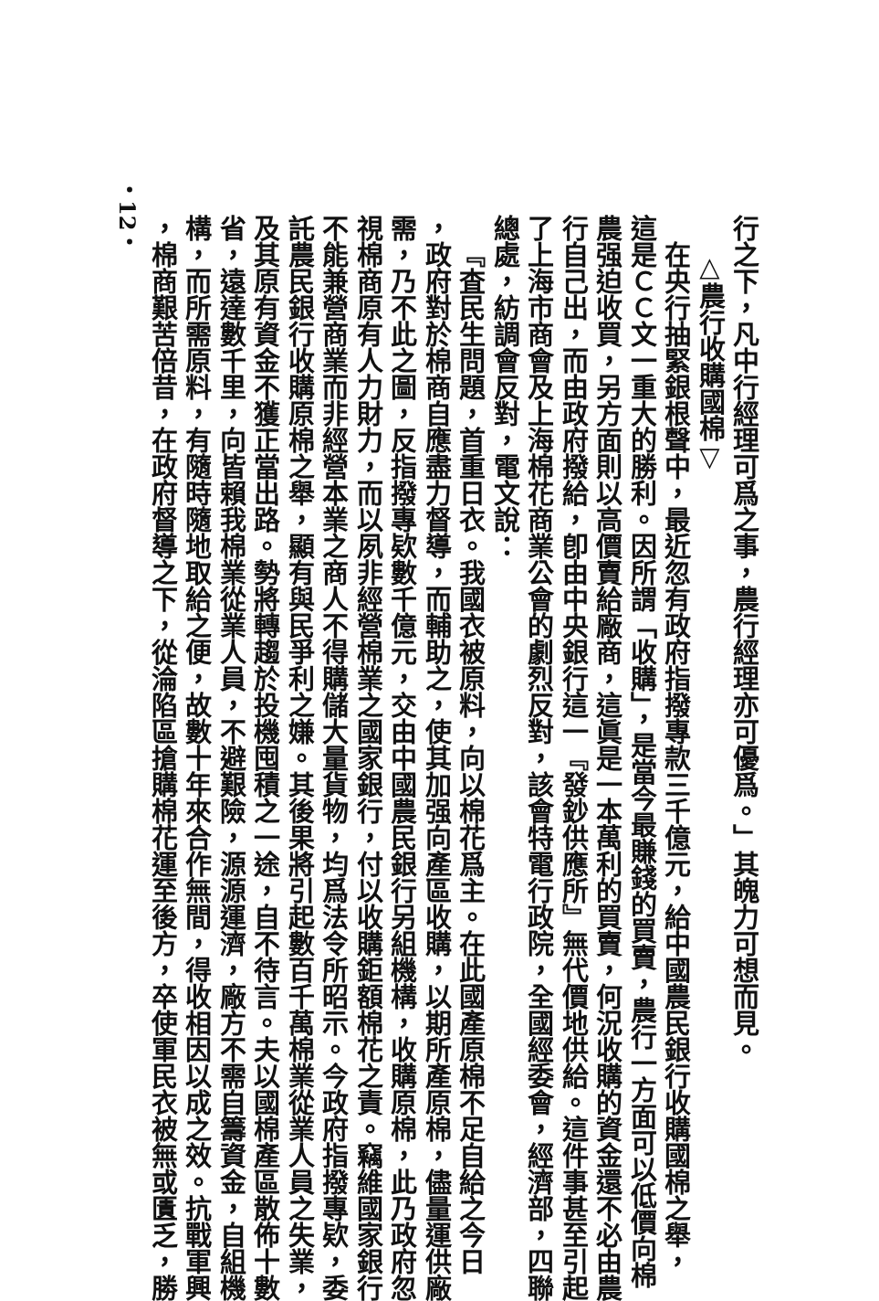行之下，凡中行經理可爲之事，農行經理亦可優爲。」其魄力可想而見。
△農行收購國棉▽
在央行抽緊銀根聲中，最近忽有政府指撥專款三千億元，給中國農民銀行收購國棉之舉，
這是ＣＣ文一重大的勝利。因所謂「收購」，是當今最賺錢的買賣，農行一方面可以低價向棉
農强迫收買，另方面則以高價賣給廠商，這眞是一本萬利的買賣，何況收購的資金還不必由農
行自己出，而由政府撥給，卽由中央銀行這一『發鈔供應所』無代價地供給。這件事甚至引起
了上海市商會及上海棉花商業公會的劇烈反對，該會特電行政院，全國經委會，經濟部，四聯
總處，紡調會反對，電文說：
『査民生問題，首重日衣。我國衣被原料，向以棉花爲主。在此國產原棉不足自給之今日
，政府對於棉商自應盡力督導，而輔助之，使其加强向產區收購，以期所產原棉，儘量運供廠
需，乃不此之圖，反指撥專欵數千億元，交由中國農民銀行另組機構，收購原棉，此乃政府忽
視棉商原有人力財力，而以夙非經營棉業之國家銀行，付以收購鉅額棉花之責。竊維國家銀行
不能兼營商業而非經營本業之商人不得購儲大量貨物，均爲法令所昭示。今政府指撥專欵，委
託農民銀行收購原棉之舉，顯有與民爭利之嫌。其後果將引起數百千萬棉業從業人員之失業，
及其原有資金不獲正當出路。勢將轉趨於投機囤積之一途，自不待言。夫以國棉產區散佈十數
省，遠達數千里，向皆賴我棉業從業人員，不避艱險，源源運濟，廠方不需自籌資金，自組機
構，而所需原料，有隨時隨地取給之便，故數十年來合作無間，得收相因以成之效。抗戰軍興
，棉商艱苦倍昔，在政府督導之下，從淪陷區搶購棉花運至後方，卒使軍民衣被無或匱乏，勝
・12・